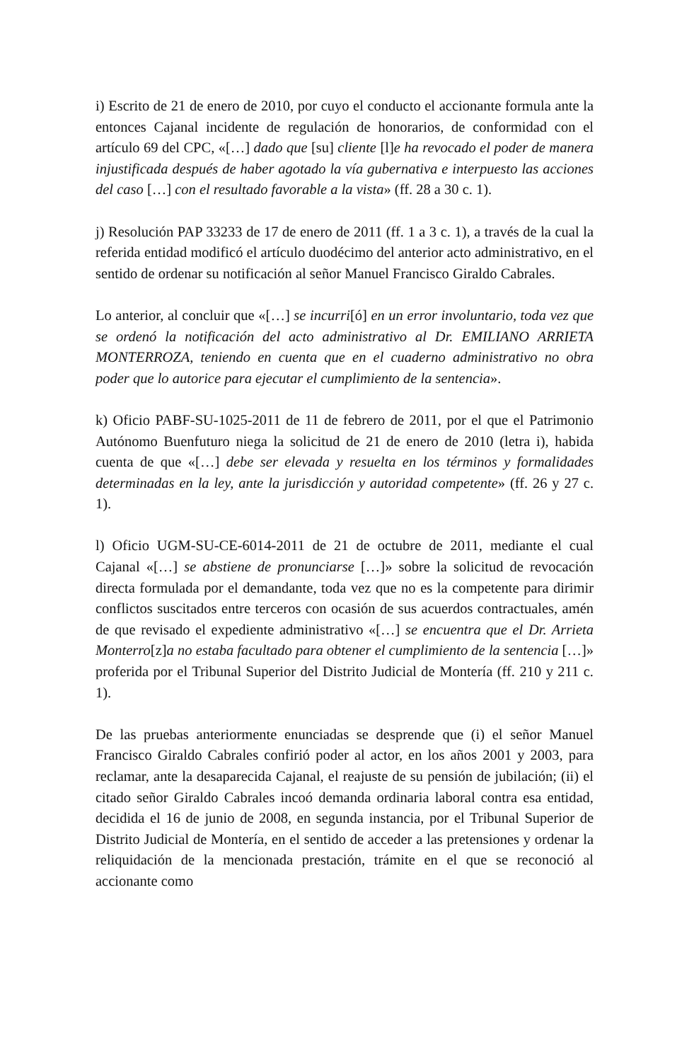i) Escrito de 21 de enero de 2010, por cuyo el conducto el accionante formula ante la entonces Cajanal incidente de regulación de honorarios, de conformidad con el artículo 69 del CPC, «[…] dado que [su] cliente [l]e ha revocado el poder de manera injustificada después de haber agotado la vía gubernativa e interpuesto las acciones del caso […] con el resultado favorable a la vista» (ff. 28 a 30 c. 1).
j) Resolución PAP 33233 de 17 de enero de 2011 (ff. 1 a 3 c. 1), a través de la cual la referida entidad modificó el artículo duodécimo del anterior acto administrativo, en el sentido de ordenar su notificación al señor Manuel Francisco Giraldo Cabrales.
Lo anterior, al concluir que «[…] se incurri[ó] en un error involuntario, toda vez que se ordenó la notificación del acto administrativo al Dr. EMILIANO ARRIETA MONTERROZA, teniendo en cuenta que en el cuaderno administrativo no obra poder que lo autorice para ejecutar el cumplimiento de la sentencia».
k) Oficio PABF-SU-1025-2011 de 11 de febrero de 2011, por el que el Patrimonio Autónomo Buenfuturo niega la solicitud de 21 de enero de 2010 (letra i), habida cuenta de que «[…] debe ser elevada y resuelta en los términos y formalidades determinadas en la ley, ante la jurisdicción y autoridad competente» (ff. 26 y 27 c. 1).
l) Oficio UGM-SU-CE-6014-2011 de 21 de octubre de 2011, mediante el cual Cajanal «[…] se abstiene de pronunciarse […]» sobre la solicitud de revocación directa formulada por el demandante, toda vez que no es la competente para dirimir conflictos suscitados entre terceros con ocasión de sus acuerdos contractuales, amén de que revisado el expediente administrativo «[…] se encuentra que el Dr. Arrieta Monterro[z]a no estaba facultado para obtener el cumplimiento de la sentencia […]» proferida por el Tribunal Superior del Distrito Judicial de Montería (ff. 210 y 211 c. 1).
De las pruebas anteriormente enunciadas se desprende que (i) el señor Manuel Francisco Giraldo Cabrales confirió poder al actor, en los años 2001 y 2003, para reclamar, ante la desaparecida Cajanal, el reajuste de su pensión de jubilación; (ii) el citado señor Giraldo Cabrales incoó demanda ordinaria laboral contra esa entidad, decidida el 16 de junio de 2008, en segunda instancia, por el Tribunal Superior de Distrito Judicial de Montería, en el sentido de acceder a las pretensiones y ordenar la reliquidación de la mencionada prestación, trámite en el que se reconoció al accionante como